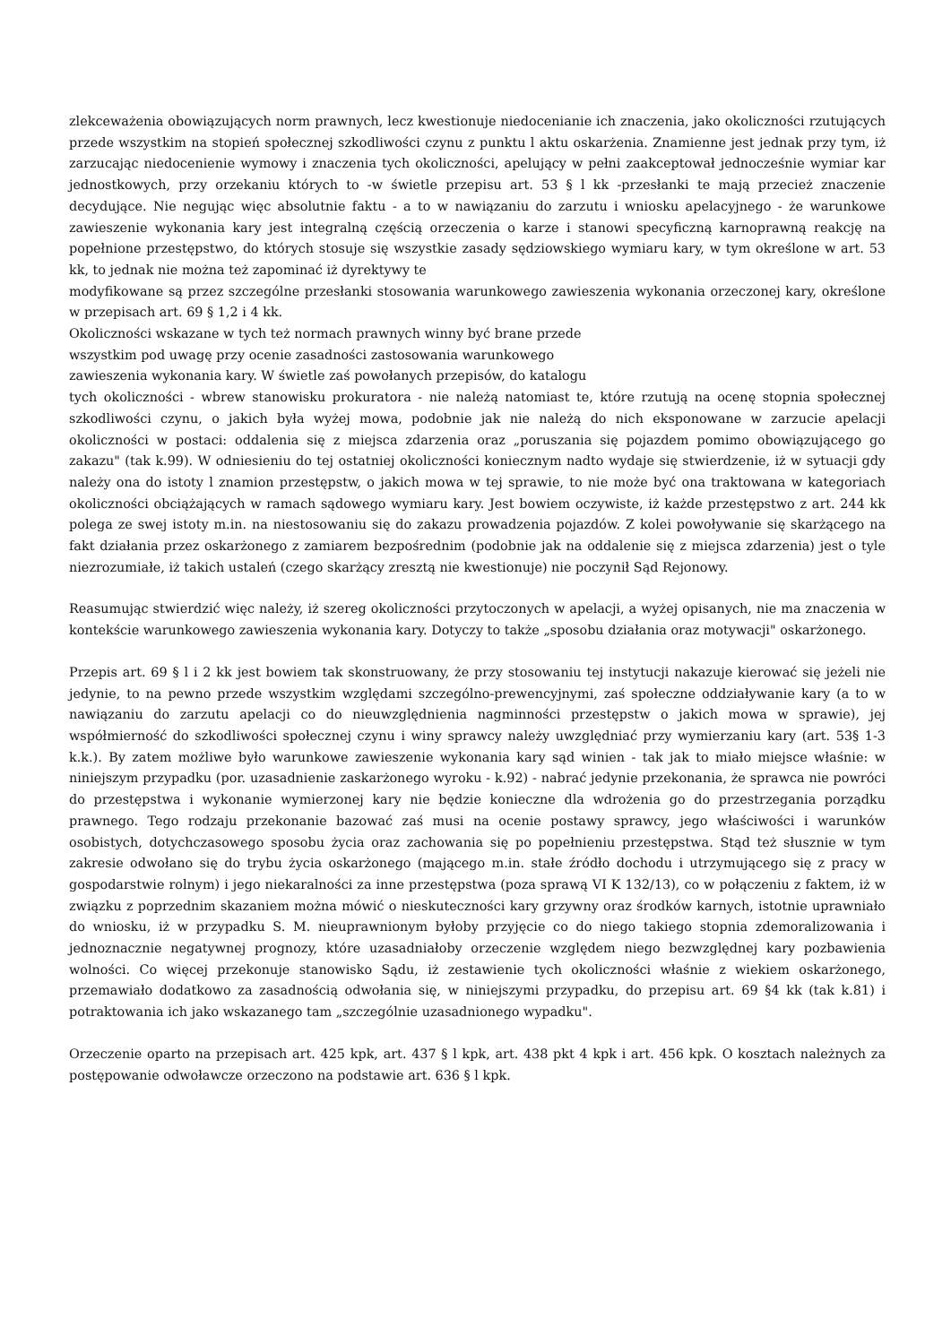zlekceważenia obowiązujących norm prawnych, lecz kwestionuje niedocenianie ich znaczenia, jako okoliczności rzutujących przede wszystkim na stopień społecznej szkodliwości czynu z punktu l aktu oskarżenia. Znamienne jest jednak przy tym, iż zarzucając niedocenienie wymowy i znaczenia tych okoliczności, apelujący w pełni zaakceptował jednocześnie wymiar kar jednostkowych, przy orzekaniu których to -w świetle przepisu art. 53 § l kk -przesłanki te mają przecież znaczenie decydujące. Nie negując więc absolutnie faktu - a to w nawiązaniu do zarzutu i wniosku apelacyjnego - że warunkowe zawieszenie wykonania kary jest integralną częścią orzeczenia o karze i stanowi specyficzną karnoprawną reakcję na popełnione przestępstwo, do których stosuje się wszystkie zasady sędziowskiego wymiaru kary, w tym określone w art. 53 kk, to jednak nie można też zapominać iż dyrektywy te
modyfikowane są przez szczególne przesłanki stosowania warunkowego zawieszenia wykonania orzeczonej kary, określone w przepisach art. 69 § 1,2 i 4 kk.
Okoliczności wskazane w tych też normach prawnych winny być brane przede
wszystkim pod uwagę przy ocenie zasadności zastosowania warunkowego
zawieszenia wykonania kary. W świetle zaś powołanych przepisów, do katalogu
tych okoliczności - wbrew stanowisku prokuratora - nie należą natomiast te, które rzutują na ocenę stopnia społecznej szkodliwości czynu, o jakich była wyżej mowa, podobnie jak nie należą do nich eksponowane w zarzucie apelacji okoliczności w postaci: oddalenia się z miejsca zdarzenia oraz „poruszania się pojazdem pomimo obowiązującego go zakazu" (tak k.99). W odniesieniu do tej ostatniej okoliczności koniecznym nadto wydaje się stwierdzenie, iż w sytuacji gdy należy ona do istoty l znamion przestępstw, o jakich mowa w tej sprawie, to nie może być ona traktowana w kategoriach okoliczności obciążających w ramach sądowego wymiaru kary. Jest bowiem oczywiste, iż każde przestępstwo z art. 244 kk polega ze swej istoty m.in. na niestosowaniu się do zakazu prowadzenia pojazdów. Z kolei powoływanie się skarżącego na fakt działania przez oskarżonego z zamiarem bezpośrednim (podobnie jak na oddalenie się z miejsca zdarzenia) jest o tyle niezrozumiałe, iż takich ustaleń (czego skarżący zresztą nie kwestionuje) nie poczynił Sąd Rejonowy.
Reasumując stwierdzić więc należy, iż szereg okoliczności przytoczonych w apelacji, a wyżej opisanych, nie ma znaczenia w kontekście warunkowego zawieszenia wykonania kary. Dotyczy to także „sposobu działania oraz motywacji" oskarżonego.
Przepis art. 69 § l i 2 kk jest bowiem tak skonstruowany, że przy stosowaniu tej instytucji nakazuje kierować się jeżeli nie jedynie, to na pewno przede wszystkim względami szczególno-prewencyjnymi, zaś społeczne oddziaływanie kary (a to w nawiązaniu do zarzutu apelacji co do nieuwzględnienia nagminności przestępstw o jakich mowa w sprawie), jej współmierność do szkodliwości społecznej czynu i winy sprawcy należy uwzględniać przy wymierzaniu kary (art. 53§ 1-3 k.k.). By zatem możliwe było warunkowe zawieszenie wykonania kary sąd winien - tak jak to miało miejsce właśnie: w niniejszym przypadku (por. uzasadnienie zaskarżonego wyroku - k.92) - nabrać jedynie przekonania, że sprawca nie powróci do przestępstwa i wykonanie wymierzonej kary nie będzie konieczne dla wdrożenia go do przestrzegania porządku prawnego. Tego rodzaju przekonanie bazować zaś musi na ocenie postawy sprawcy, jego właściwości i warunków osobistych, dotychczasowego sposobu życia oraz zachowania się po popełnieniu przestępstwa. Stąd też słusznie w tym zakresie odwołano się do trybu życia oskarżonego (mającego m.in. stałe źródło dochodu i utrzymującego się z pracy w gospodarstwie rolnym) i jego niekaralności za inne przestępstwa (poza sprawą VI K 132/13), co w połączeniu z faktem, iż w związku z poprzednim skazaniem można mówić o nieskuteczności kary grzywny oraz środków karnych, istotnie uprawniało do wniosku, iż w przypadku S. M. nieuprawnionym byłoby przyjęcie co do niego takiego stopnia zdemoralizowania i jednoznacznie negatywnej prognozy, które uzasadniałoby orzeczenie względem niego bezwzględnej kary pozbawienia wolności. Co więcej przekonuje stanowisko Sądu, iż zestawienie tych okoliczności właśnie z wiekiem oskarżonego, przemawiało dodatkowo za zasadnością odwołania się, w niniejszymi przypadku, do przepisu art. 69 §4 kk (tak k.81) i potraktowania ich jako wskazanego tam „szczególnie uzasadnionego wypadku".
Orzeczenie oparto na przepisach art. 425 kpk, art. 437 § l kpk, art. 438 pkt 4 kpk i art. 456 kpk. O kosztach należnych za postępowanie odwoławcze orzeczono na podstawie art. 636 § l kpk.